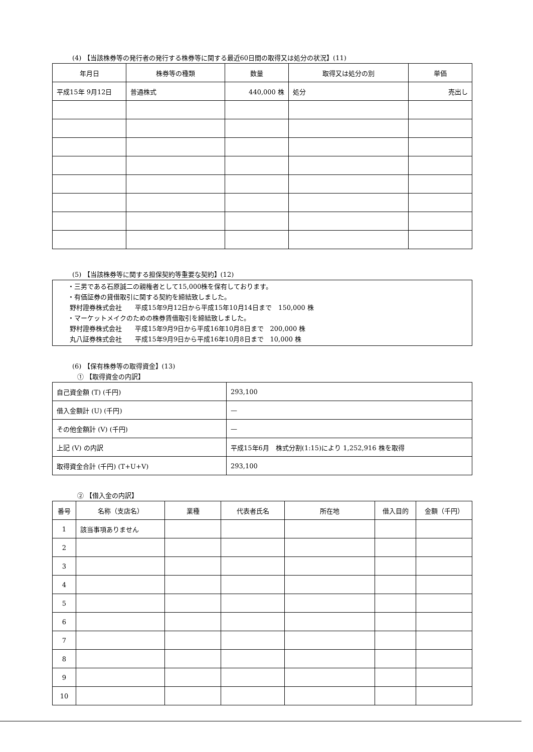(4) 【当該株券等の発行者の発行する株券等に関する最近60日間の取得又は処分の状況】(11)
| 年月日 | 株券等の種類 | 数量 | 取得又は処分の別 | 単価 |
| --- | --- | --- | --- | --- |
| 平成15年 9月12日 | 普通株式 | 440,000 株 | 処分 | 売出し |
(5) 【当該株券等に関する担保契約等重要な契約】(12)
・三男である石原誠二の親権者として15,000株を保有しております。
・有価証券の貸借取引に関する契約を締結致しました。
野村證券株式会社　　平成15年9月12日から平成15年10月14日まで　150,000 株
・マーケットメイクのための株券賃借取引を締結致しました。
野村證券株式会社　　平成15年9月9日から平成16年10月8日まで　200,000 株
丸八証券株式会社　　平成15年9月9日から平成16年10月8日まで　10,000 株
(6) 【保有株券等の取得資金】(13)
① 【取得資金の内訳】
| 自己資金額 (T) (千円) | 293,100 |
| 借入金額計 (U) (千円) | — |
| その他金額計 (V) (千円) | — |
| 上記 (V) の内訳 | 平成15年6月 株式分割(1:15)により 1,252,916 株を取得 |
| 取得資金合計 (千円) (T+U+V) | 293,100 |
② 【借入金の内訳】
| 番号 | 名称（支店名） | 業種 | 代表者氏名 | 所在地 | 借入目的 | 金額（千円） |
| --- | --- | --- | --- | --- | --- | --- |
| 1 | 該当事項ありません | | | | | |
| 2 | | | | | | |
| 3 | | | | | | |
| 4 | | | | | | |
| 5 | | | | | | |
| 6 | | | | | | |
| 7 | | | | | | |
| 8 | | | | | | |
| 9 | | | | | | |
| 10 | | | | | | |